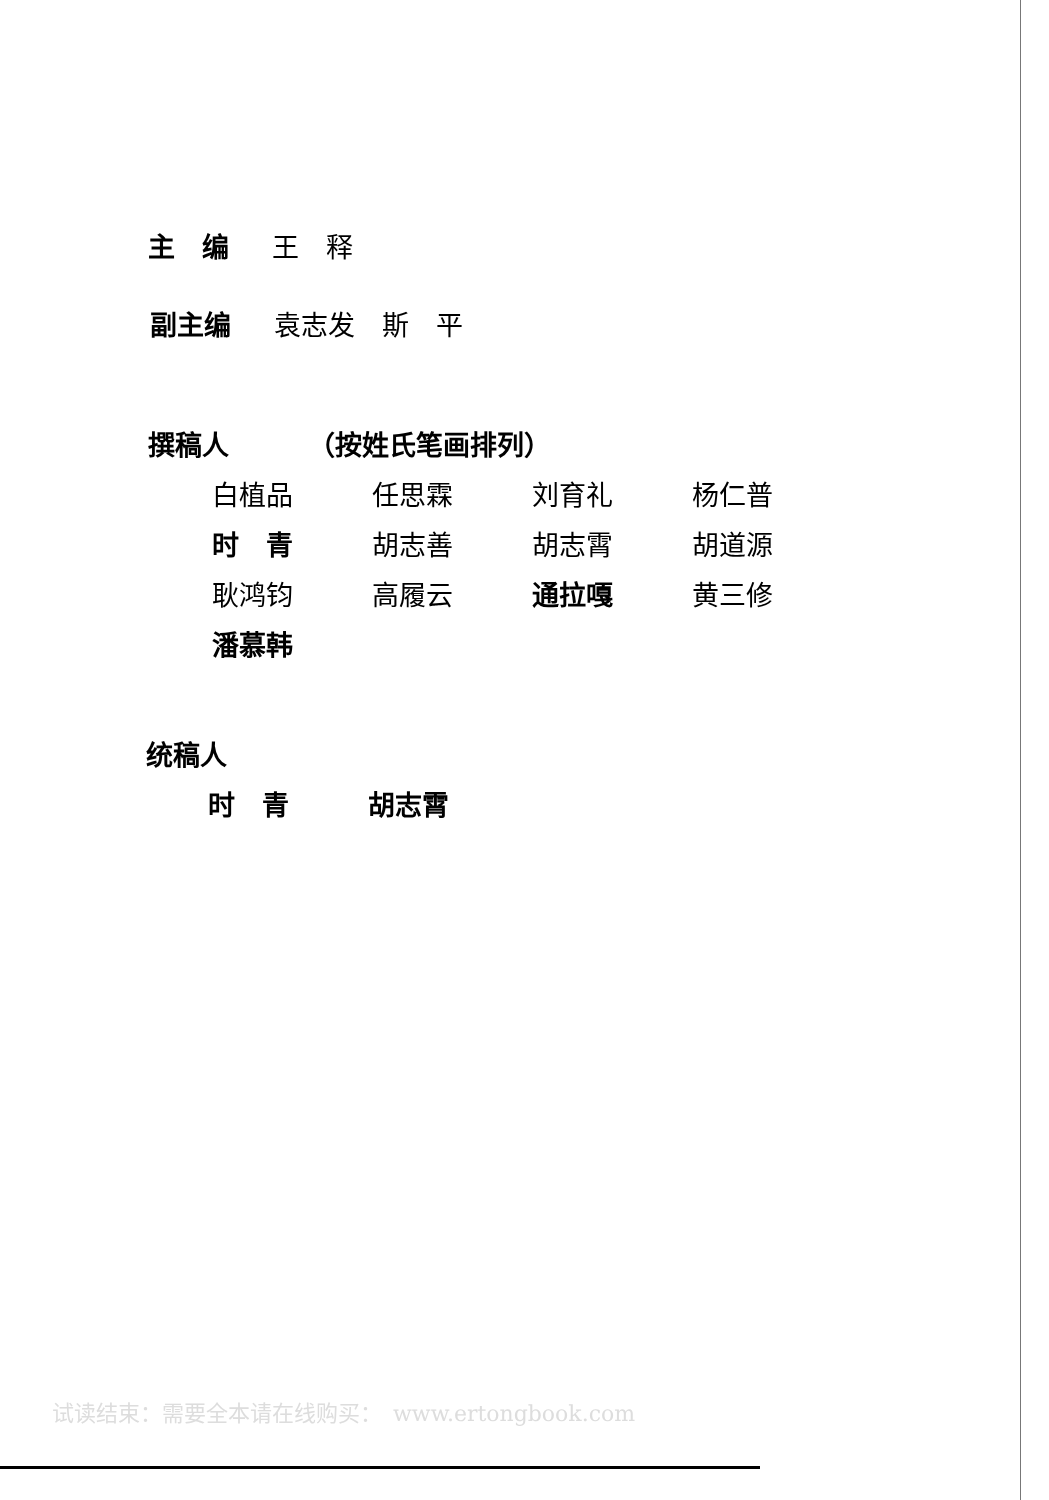主　编 王　释
副主编 袁志发　斯　平
撰稿人 （按姓氏笔画排列）
白植品 任思霖 刘育礼 杨仁普
时　青 胡志善 胡志霄 胡道源
耿鸿钧 高履云 通拉嘎 黄三修
潘慕韩
统稿人
时　青 胡志霄
试读结束：需要全本请在线购买：　www.ertongbook.com